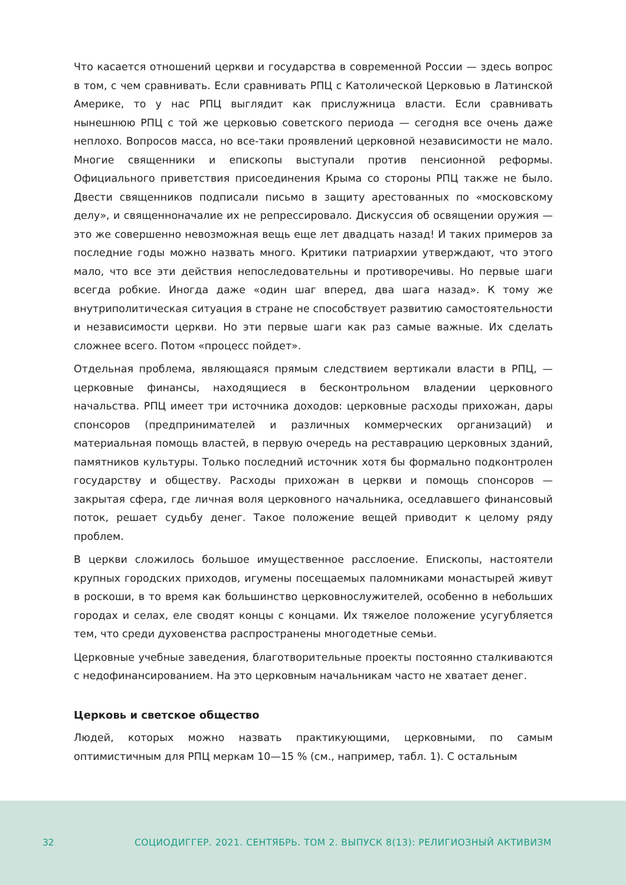Что касается отношений церкви и государства в современной России — здесь вопрос в том, с чем сравнивать. Если сравнивать РПЦ с Католической Церковью в Латинской Америке, то у нас РПЦ выглядит как прислужница власти. Если сравнивать нынешнюю РПЦ с той же церковью советского периода — сегодня все очень даже неплохо. Вопросов масса, но все-таки проявлений церковной независимости не мало. Многие священники и епископы выступали против пенсионной реформы. Официального приветствия присоединения Крыма со стороны РПЦ также не было. Двести священников подписали письмо в защиту арестованных по «московскому делу», и священноначалие их не репрессировало. Дискуссия об освящении оружия — это же совершенно невозможная вещь еще лет двадцать назад! И таких примеров за последние годы можно назвать много. Критики патриархии утверждают, что этого мало, что все эти действия непоследовательны и противоречивы. Но первые шаги всегда робкие. Иногда даже «один шаг вперед, два шага назад». К тому же внутриполитическая ситуация в стране не способствует развитию самостоятельности и независимости церкви. Но эти первые шаги как раз самые важные. Их сделать сложнее всего. Потом «процесс пойдет».
Отдельная проблема, являющаяся прямым следствием вертикали власти в РПЦ, — церковные финансы, находящиеся в бесконтрольном владении церковного начальства. РПЦ имеет три источника доходов: церковные расходы прихожан, дары спонсоров (предпринимателей и различных коммерческих организаций) и материальная помощь властей, в первую очередь на реставрацию церковных зданий, памятников культуры. Только последний источник хотя бы формально подконтролен государству и обществу. Расходы прихожан в церкви и помощь спонсоров — закрытая сфера, где личная воля церковного начальника, оседлавшего финансовый поток, решает судьбу денег. Такое положение вещей приводит к целому ряду проблем.
В церкви сложилось большое имущественное расслоение. Епископы, настоятели крупных городских приходов, игумены посещаемых паломниками монастырей живут в роскоши, в то время как большинство церковнослужителей, особенно в небольших городах и селах, еле сводят концы с концами. Их тяжелое положение усугубляется тем, что среди духовенства распространены многодетные семьи.
Церковные учебные заведения, благотворительные проекты постоянно сталкиваются с недофинансированием. На это церковным начальникам часто не хватает денег.
Церковь и светское общество
Людей, которых можно назвать практикующими, церковными, по самым оптимистичным для РПЦ меркам 10—15 % (см., например, табл. 1). С остальным
32 СОЦИОДИГГЕР. 2021. СЕНТЯБРЬ. ТОМ 2. ВЫПУСК 8(13): РЕЛИГИОЗНЫЙ АКТИВИЗМ